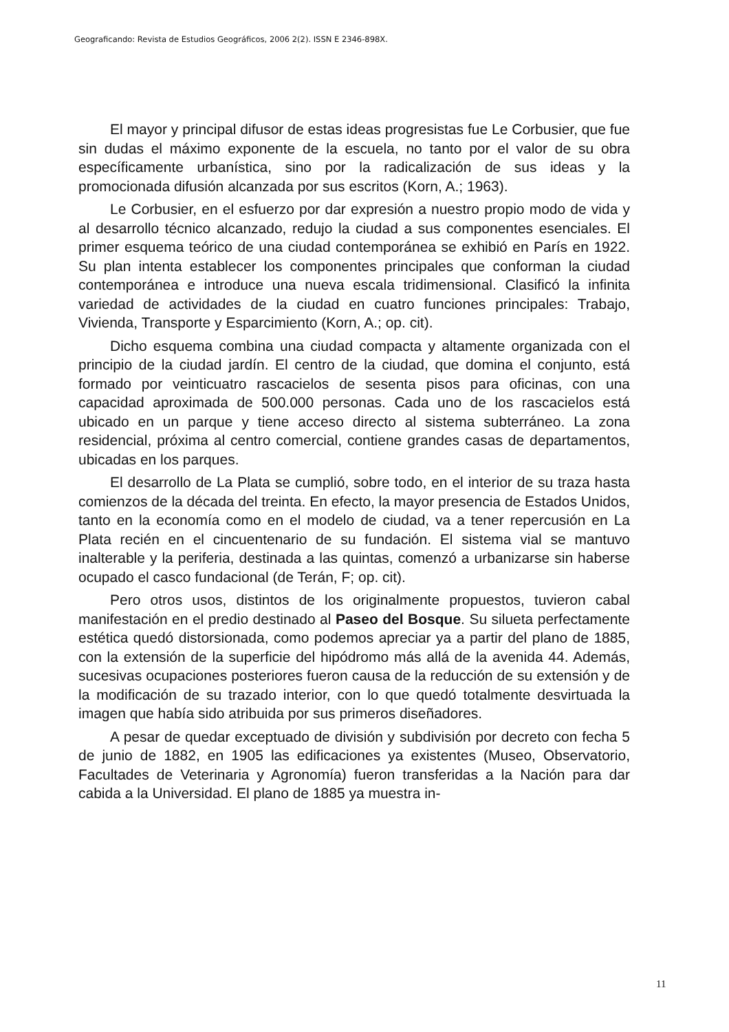Geograficando: Revista de Estudios Geográficos, 2006 2(2). ISSN E 2346-898X.
El mayor y principal difusor de estas ideas progresistas fue Le Corbusier, que fue sin dudas el máximo exponente de la escuela, no tanto por el valor de su obra específicamente urbanística, sino por la radicalización de sus ideas y la promocionada difusión alcanzada por sus escritos (Korn, A.; 1963).
Le Corbusier, en el esfuerzo por dar expresión a nuestro propio modo de vida y al desarrollo técnico alcanzado, redujo la ciudad a sus componentes esenciales. El primer esquema teórico de una ciudad contemporánea se exhibió en París en 1922. Su plan intenta establecer los componentes principales que conforman la ciudad contemporánea e introduce una nueva escala tridimensional. Clasificó la infinita variedad de actividades de la ciudad en cuatro funciones principales: Trabajo, Vivienda, Transporte y Esparcimiento (Korn, A.; op. cit).
Dicho esquema combina una ciudad compacta y altamente organizada con el principio de la ciudad jardín. El centro de la ciudad, que domina el conjunto, está formado por veinticuatro rascacielos de sesenta pisos para oficinas, con una capacidad aproximada de 500.000 personas. Cada uno de los rascacielos está ubicado en un parque y tiene acceso directo al sistema subterráneo. La zona residencial, próxima al centro comercial, contiene grandes casas de departamentos, ubicadas en los parques.
El desarrollo de La Plata se cumplió, sobre todo, en el interior de su traza hasta comienzos de la década del treinta. En efecto, la mayor presencia de Estados Unidos, tanto en la economía como en el modelo de ciudad, va a tener repercusión en La Plata recién en el cincuentenario de su fundación. El sistema vial se mantuvo inalterable y la periferia, destinada a las quintas, comenzó a urbanizarse sin haberse ocupado el casco fundacional (de Terán, F; op. cit).
Pero otros usos, distintos de los originalmente propuestos, tuvieron cabal manifestación en el predio destinado al Paseo del Bosque. Su silueta perfectamente estética quedó distorsionada, como podemos apreciar ya a partir del plano de 1885, con la extensión de la superficie del hipódromo más allá de la avenida 44. Además, sucesivas ocupaciones posteriores fueron causa de la reducción de su extensión y de la modificación de su trazado interior, con lo que quedó totalmente desvirtuada la imagen que había sido atribuida por sus primeros diseñadores.
A pesar de quedar exceptuado de división y subdivisión por decreto con fecha 5 de junio de 1882, en 1905 las edificaciones ya existentes (Museo, Observatorio, Facultades de Veterinaria y Agronomía) fueron transferidas a la Nación para dar cabida a la Universidad. El plano de 1885 ya muestra in-
11